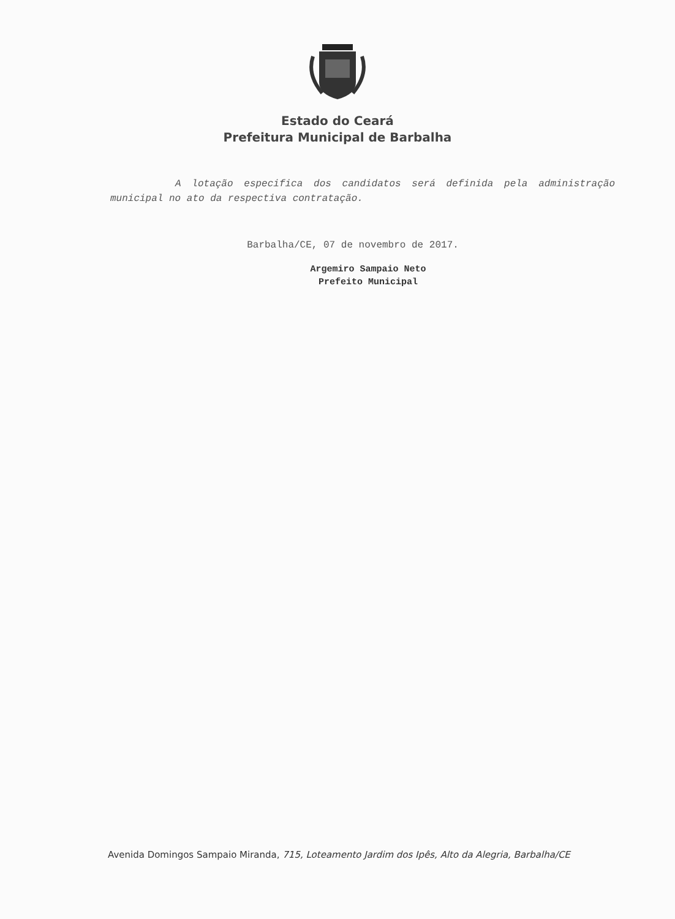Estado do Ceará
Prefeitura Municipal de Barbalha
A lotação especifica dos candidatos será definida pela administração municipal no ato da respectiva contratação.
Barbalha/CE, 07 de novembro de 2017.
Argemiro Sampaio Neto
Prefeito Municipal
Avenida Domingos Sampaio Miranda, 715, Loteamento Jardim dos Ipês, Alto da Alegria, Barbalha/CE